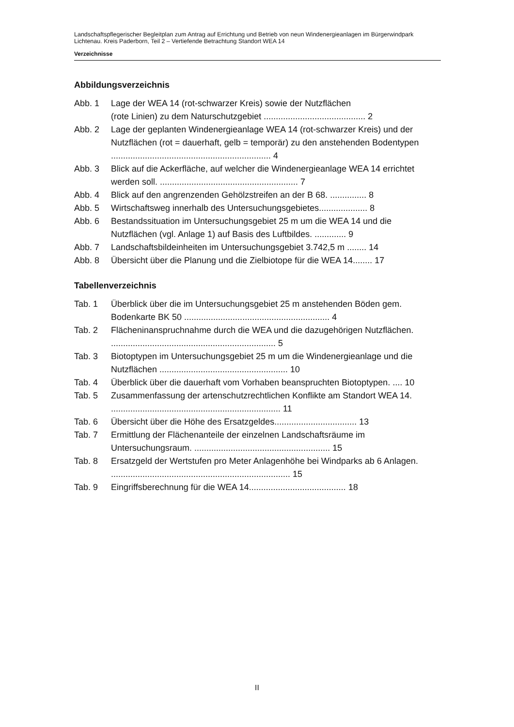Landschaftspflegerischer Begleitplan zum Antrag auf Errichtung und Betrieb von neun Windenergieanlagen im Bürgerwindpark Lichtenau. Kreis Paderborn, Teil 2 – Vertiefende Betrachtung Standort WEA 14
Verzeichnisse
Abbildungsverzeichnis
Abb. 1 Lage der WEA 14 (rot-schwarzer Kreis) sowie der Nutzflächen
(rote Linien) zu dem Naturschutzgebiet .......................................... 2
Abb. 2 Lage der geplanten Windenergieanlage WEA 14 (rot-schwarzer Kreis) und der Nutzflächen (rot = dauerhaft, gelb = temporär) zu den anstehenden Bodentypen .................................................................. 4
Abb. 3 Blick auf die Ackerfläche, auf welcher die Windenergieanlage WEA 14 errichtet werden soll. ......................................................... 7
Abb. 4 Blick auf den angrenzenden Gehölzstreifen an der B 68. ............... 8
Abb. 5 Wirtschaftsweg innerhalb des Untersuchungsgebietes.................... 8
Abb. 6 Bestandssituation im Untersuchungsgebiet 25 m um die WEA 14 und die Nutzflächen (vgl. Anlage 1) auf Basis des Luftbildes. ............. 9
Abb. 7 Landschaftsbildeinheiten im Untersuchungsgebiet 3.742,5 m ........ 14
Abb. 8 Übersicht über die Planung und die Zielbiotope für die WEA 14........ 17
Tabellenverzeichnis
Tab. 1 Überblick über die im Untersuchungsgebiet 25 m anstehenden Böden gem. Bodenkarte BK 50 ............................................................ 4
Tab. 2 Flächeninanspruchnahme durch die WEA und die dazugehörigen Nutzflächen. .................................................................... 5
Tab. 3 Biotoptypen im Untersuchungsgebiet 25 m um die Windenergieanlage und die Nutzflächen ..................................................... 10
Tab. 4 Überblick über die dauerhaft vom Vorhaben beanspruchten Biotoptypen. .... 10
Tab. 5 Zusammenfassung der artenschutzrechtlichen Konflikte am Standort WEA 14. ...................................................................... 11
Tab. 6 Übersicht über die Höhe des Ersatzgeldes.................................. 13
Tab. 7 Ermittlung der Flächenanteile der einzelnen Landschaftsräume im Untersuchungsraum. ........................................................ 15
Tab. 8 Ersatzgeld der Wertstufen pro Meter Anlagenhöhe bei Windparks ab 6 Anlagen. .......................................................................... 15
Tab. 9 Eingriffsberechnung für die WEA 14........................................ 18
II